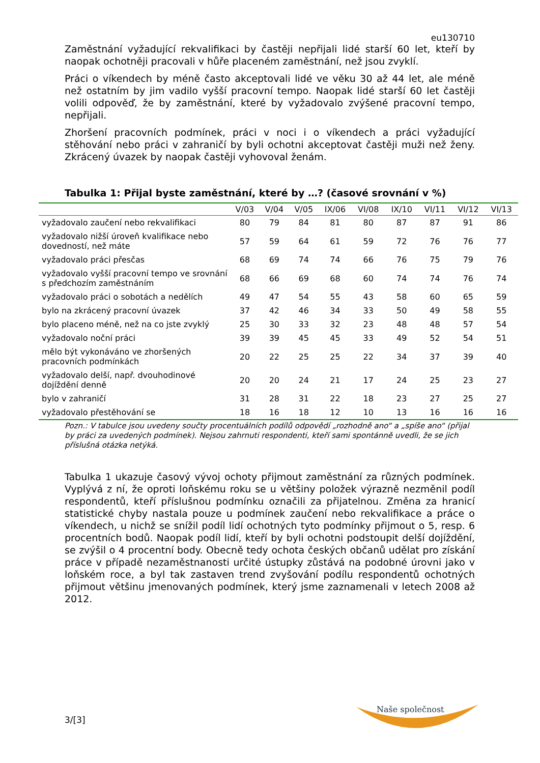eu130710
Zaměstnání vyžadující rekvalifikaci by častěji nepřijali lidé starší 60 let, kteří by naopak ochotněji pracovali v hůře placeném zaměstnání, než jsou zvyklí.
Práci o víkendech by méně často akceptovali lidé ve věku 30 až 44 let, ale méně než ostatním by jim vadilo vyšší pracovní tempo. Naopak lidé starší 60 let častěji volili odpověď, že by zaměstnání, které by vyžadovalo zvýšené pracovní tempo, nepřijali.
Zhoršení pracovních podmínek, práci v noci i o víkendech a práci vyžadující stěhování nebo práci v zahraničí by byli ochotni akceptovat častěji muži než ženy. Zkrácený úvazek by naopak častěji vyhovoval ženám.
Tabulka 1: Přijal byste zaměstnání, které by …? (časové srovnání v %)
| | V/03 | V/04 | V/05 | IX/06 | VI/08 | IX/10 | VI/11 | VI/12 | VI/13 |
| --- | --- | --- | --- | --- | --- | --- | --- | --- | --- |
| vyžadovalo zaučení nebo rekvalifikaci | 80 | 79 | 84 | 81 | 80 | 87 | 87 | 91 | 86 |
| vyžadovalo nižší úroveň kvalifikace nebo dovedností, než máte | 57 | 59 | 64 | 61 | 59 | 72 | 76 | 76 | 77 |
| vyžadovalo práci přesčas | 68 | 69 | 74 | 74 | 66 | 76 | 75 | 79 | 76 |
| vyžadovalo vyšší pracovní tempo ve srovnání s předchozím zaměstnáním | 68 | 66 | 69 | 68 | 60 | 74 | 74 | 76 | 74 |
| vyžadovalo práci o sobotách a nedělích | 49 | 47 | 54 | 55 | 43 | 58 | 60 | 65 | 59 |
| bylo na zkrácený pracovní úvazek | 37 | 42 | 46 | 34 | 33 | 50 | 49 | 58 | 55 |
| bylo placeno méně, než na co jste zvyklý | 25 | 30 | 33 | 32 | 23 | 48 | 48 | 57 | 54 |
| vyžadovalo noční práci | 39 | 39 | 45 | 45 | 33 | 49 | 52 | 54 | 51 |
| mělo být vykonáváno ve zhoršených pracovních podmínkách | 20 | 22 | 25 | 25 | 22 | 34 | 37 | 39 | 40 |
| vyžadovalo delší, např. dvouhodinové dojíždění denně | 20 | 20 | 24 | 21 | 17 | 24 | 25 | 23 | 27 |
| bylo v zahraničí | 31 | 28 | 31 | 22 | 18 | 23 | 27 | 25 | 27 |
| vyžadovalo přestěhování se | 18 | 16 | 18 | 12 | 10 | 13 | 16 | 16 | 16 |
Pozn.: V tabulce jsou uvedeny součty procentuálních podílů odpovědí „rozhodně ano“ a „spíše ano“ (přijal by práci za uvedených podmínek). Nejsou zahrnuti respondenti, kteří sami spontánně uvedli, že se jich příslušná otázka netýká.
Tabulka 1 ukazuje časový vývoj ochoty přijmout zaměstnání za různých podmínek. Vyplývá z ní, že oproti loňskému roku se u většiny položek výrazně nezměnil podíl respondentů, kteří příslušnou podmínku označili za přijatelnou. Změna za hranicí statistické chyby nastala pouze u podmínek zaučení nebo rekvalifikace a práce o víkendech, u nichž se snížil podíl lidí ochotných tyto podmínky přijmout o 5, resp. 6 procentních bodů. Naopak podíl lidí, kteří by byli ochotni podstoupit delší dojíždění, se zvýšil o 4 procentní body. Obecně tedy ochota českých občanů udělat pro získání práce v případě nezaměstnanosti určité ústupky zůstává na podobné úrovni jako v loňském roce, a byl tak zastaven trend zvyšování podílu respondentů ochotných přijmout většinu jmenovaných podmínek, který jsme zaznamenali v letech 2008 až 2012.
3/[3]
Naše společnost